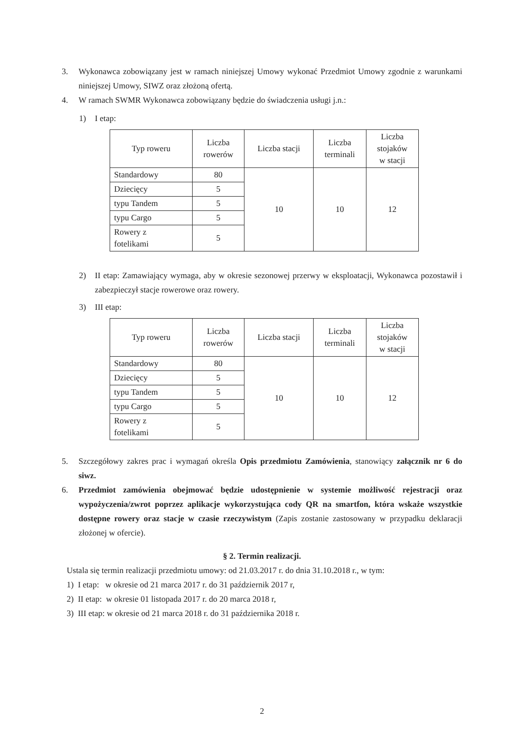3. Wykonawca zobowiązany jest w ramach niniejszej Umowy wykonać Przedmiot Umowy zgodnie z warunkami niniejszej Umowy, SIWZ oraz złożoną ofertą.
4. W ramach SWMR Wykonawca zobowiązany będzie do świadczenia usługi j.n.:
1) I etap:
| Typ roweru | Liczba rowerów | Liczba stacji | Liczba terminali | Liczba stojaków w stacji |
| --- | --- | --- | --- | --- |
| Standardowy | 80 | 10 | 10 | 12 |
| Dziecięcy | 5 | | | |
| typu Tandem | 5 | | | |
| typu Cargo | 5 | | | |
| Rowery z fotelikami | 5 | | | |
2) II etap: Zamawiający wymaga, aby w okresie sezonowej przerwy w eksploatacji, Wykonawca pozostawił i zabezpieczył stacje rowerowe oraz rowery.
3) III etap:
| Typ roweru | Liczba rowerów | Liczba stacji | Liczba terminali | Liczba stojaków w stacji |
| --- | --- | --- | --- | --- |
| Standardowy | 80 | 10 | 10 | 12 |
| Dziecięcy | 5 | | | |
| typu Tandem | 5 | | | |
| typu Cargo | 5 | | | |
| Rowery z fotelikami | 5 | | | |
5. Szczegółowy zakres prac i wymagań określa Opis przedmiotu Zamówienia, stanowiący załącznik nr 6 do siwz.
6. Przedmiot zamówienia obejmować będzie udostępnienie w systemie możliwość rejestracji oraz wypożyczenia/zwrot poprzez aplikacje wykorzystująca cody QR na smartfon, która wskaże wszystkie dostępne rowery oraz stacje w czasie rzeczywistym (Zapis zostanie zastosowany w przypadku deklaracji złożonej w ofercie).
§ 2. Termin realizacji.
Ustala się termin realizacji przedmiotu umowy: od 21.03.2017 r. do dnia 31.10.2018 r., w tym:
1) I etap: w okresie od 21 marca 2017 r. do 31 październik 2017 r,
2) II etap: w okresie 01 listopada 2017 r. do 20 marca 2018 r,
3) III etap: w okresie od 21 marca 2018 r. do 31 października 2018 r.
2